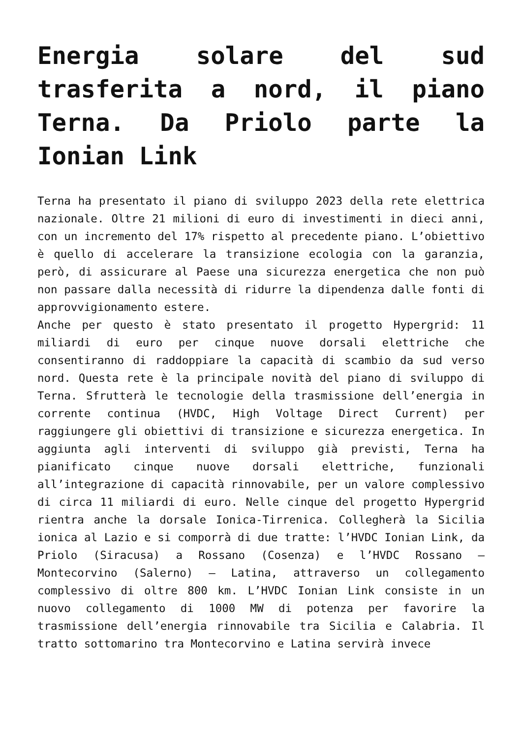Energia solare del sud trasferita a nord, il piano Terna. Da Priolo parte la Ionian Link
Terna ha presentato il piano di sviluppo 2023 della rete elettrica nazionale. Oltre 21 milioni di euro di investimenti in dieci anni, con un incremento del 17% rispetto al precedente piano. L’obiettivo è quello di accelerare la transizione ecologia con la garanzia, però, di assicurare al Paese una sicurezza energetica che non può non passare dalla necessità di ridurre la dipendenza dalle fonti di approvvigionamento estere.
Anche per questo è stato presentato il progetto Hypergrid: 11 miliardi di euro per cinque nuove dorsali elettriche che consentiranno di raddoppiare la capacità di scambio da sud verso nord. Questa rete è la principale novità del piano di sviluppo di Terna. Sfrutterà le tecnologie della trasmissione dell’energia in corrente continua (HVDC, High Voltage Direct Current) per raggiungere gli obiettivi di transizione e sicurezza energetica. In aggiunta agli interventi di sviluppo già previsti, Terna ha pianificato cinque nuove dorsali elettriche, funzionali all’integrazione di capacità rinnovabile, per un valore complessivo di circa 11 miliardi di euro. Nelle cinque del progetto Hypergrid rientra anche la dorsale Ionica-Tirrenica. Collegherà la Sicilia ionica al Lazio e si comporrà di due tratte: l’HVDC Ionian Link, da Priolo (Siracusa) a Rossano (Cosenza) e l’HVDC Rossano – Montecorvino (Salerno) – Latina, attraverso un collegamento complessivo di oltre 800 km. L’HVDC Ionian Link consiste in un nuovo collegamento di 1000 MW di potenza per favorire la trasmissione dell’energia rinnovabile tra Sicilia e Calabria. Il tratto sottomarino tra Montecorvino e Latina servirà invece